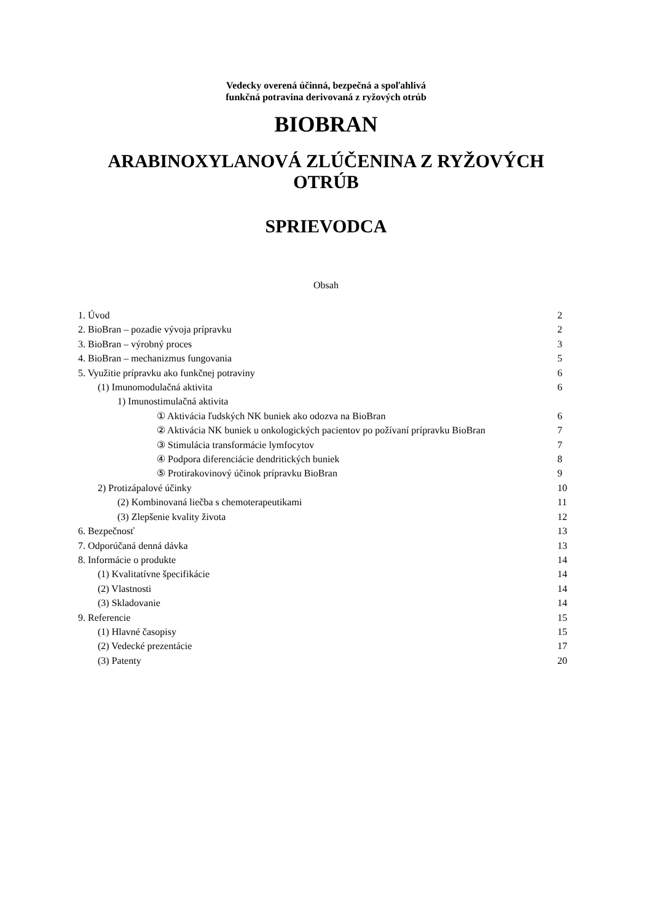Vedecky overená účinná, bezpečná a spoľahlivá
funkčná potravina derivovaná z ryžových otrúb
BIOBRAN
ARABINOXYLANOVÁ ZLÚČENINA Z RYŽOVÝCH
OTRÚB
SPRIEVODCA
Obsah
1. Úvod 2
2. BioBran – pozadie vývoja prípravku 2
3. BioBran – výrobný proces 3
4. BioBran – mechanizmus fungovania 5
5. Využitie prípravku ako funkčnej potraviny 6
(1) Imunomodulačná aktivita 6
1) Imunostimulačná aktivita
① Aktivácia ľudských NK buniek ako odozva na BioBran 6
② Aktivácia NK buniek u onkologických pacientov po požívaní prípravku BioBran 7
③ Stimulácia transformácie lymfocytov 7
④ Podpora diferenciácie dendritických buniek 8
⑤ Protirakovinový účinok prípravku BioBran 9
2) Protizápalové účinky 10
(2) Kombinovaná liečba s chemoterapeutikami 11
(3) Zlepšenie kvality života 12
6. Bezpečnosť 13
7. Odporúčaná denná dávka 13
8. Informácie o produkte 14
(1) Kvalitatívne špecifikácie 14
(2) Vlastnosti 14
(3) Skladovanie 14
9. Referencie 15
(1) Hlavné časopisy 15
(2) Vedecké prezentácie 17
(3) Patenty 20